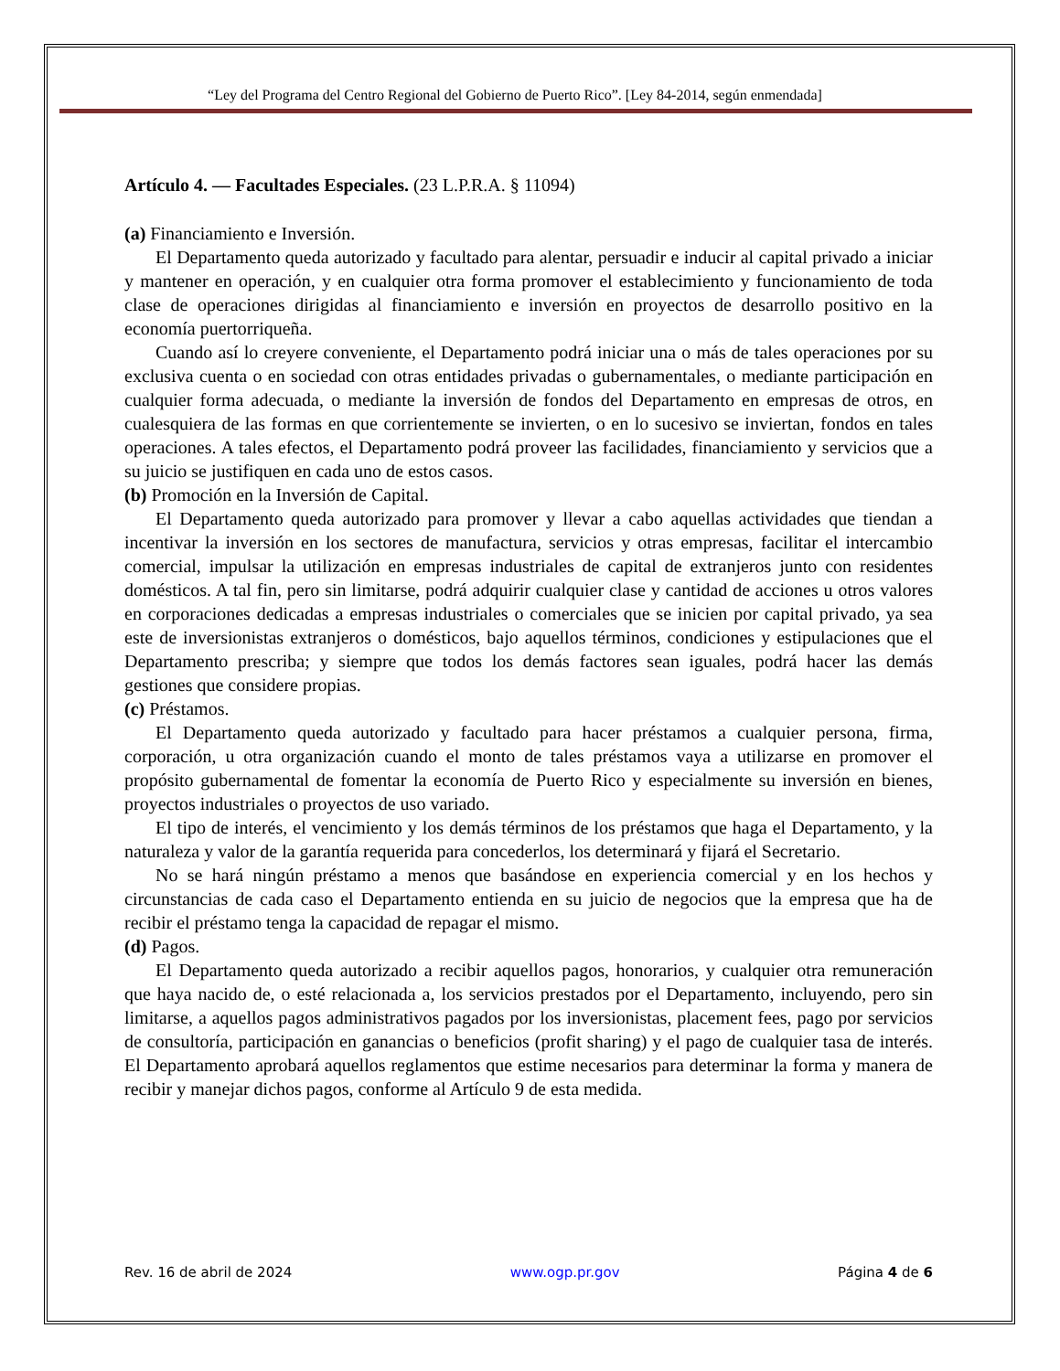“Ley del Programa del Centro Regional del Gobierno de Puerto Rico”. [Ley 84-2014, según enmendada]
Artículo 4. — Facultades Especiales. (23 L.P.R.A. § 11094)
(a) Financiamiento e Inversión.
El Departamento queda autorizado y facultado para alentar, persuadir e inducir al capital privado a iniciar y mantener en operación, y en cualquier otra forma promover el establecimiento y funcionamiento de toda clase de operaciones dirigidas al financiamiento e inversión en proyectos de desarrollo positivo en la economía puertorriqueña.
Cuando así lo creyere conveniente, el Departamento podrá iniciar una o más de tales operaciones por su exclusiva cuenta o en sociedad con otras entidades privadas o gubernamentales, o mediante participación en cualquier forma adecuada, o mediante la inversión de fondos del Departamento en empresas de otros, en cualesquiera de las formas en que corrientemente se invierten, o en lo sucesivo se inviertan, fondos en tales operaciones. A tales efectos, el Departamento podrá proveer las facilidades, financiamiento y servicios que a su juicio se justifiquen en cada uno de estos casos.
(b) Promoción en la Inversión de Capital.
El Departamento queda autorizado para promover y llevar a cabo aquellas actividades que tiendan a incentivar la inversión en los sectores de manufactura, servicios y otras empresas, facilitar el intercambio comercial, impulsar la utilización en empresas industriales de capital de extranjeros junto con residentes domésticos. A tal fin, pero sin limitarse, podrá adquirir cualquier clase y cantidad de acciones u otros valores en corporaciones dedicadas a empresas industriales o comerciales que se inicien por capital privado, ya sea este de inversionistas extranjeros o domésticos, bajo aquellos términos, condiciones y estipulaciones que el Departamento prescriba; y siempre que todos los demás factores sean iguales, podrá hacer las demás gestiones que considere propias.
(c) Préstamos.
El Departamento queda autorizado y facultado para hacer préstamos a cualquier persona, firma, corporación, u otra organización cuando el monto de tales préstamos vaya a utilizarse en promover el propósito gubernamental de fomentar la economía de Puerto Rico y especialmente su inversión en bienes, proyectos industriales o proyectos de uso variado.
El tipo de interés, el vencimiento y los demás términos de los préstamos que haga el Departamento, y la naturaleza y valor de la garantía requerida para concederlos, los determinará y fijará el Secretario.
No se hará ningún préstamo a menos que basándose en experiencia comercial y en los hechos y circunstancias de cada caso el Departamento entienda en su juicio de negocios que la empresa que ha de recibir el préstamo tenga la capacidad de repagar el mismo.
(d) Pagos.
El Departamento queda autorizado a recibir aquellos pagos, honorarios, y cualquier otra remuneración que haya nacido de, o esté relacionada a, los servicios prestados por el Departamento, incluyendo, pero sin limitarse, a aquellos pagos administrativos pagados por los inversionistas, placement fees, pago por servicios de consultoría, participación en ganancias o beneficios (profit sharing) y el pago de cualquier tasa de interés. El Departamento aprobará aquellos reglamentos que estime necesarios para determinar la forma y manera de recibir y manejar dichos pagos, conforme al Artículo 9 de esta medida.
Rev. 16 de abril de 2024 www.ogp.pr.gov Página 4 de 6